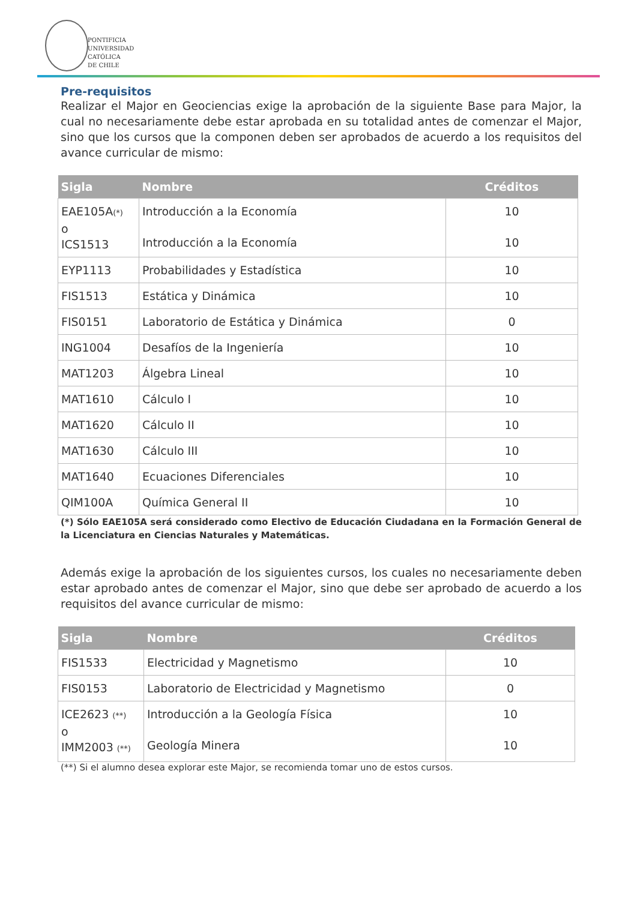PONTIFICIA
UNIVERSIDAD
CATÓLICA
DE CHILE
Pre-requisitos
Realizar el Major en Geociencias exige la aprobación de la siguiente Base para Major, la cual no necesariamente debe estar aprobada en su totalidad antes de comenzar el Major, sino que los cursos que la componen deben ser aprobados de acuerdo a los requisitos del avance curricular de mismo:
| Sigla | Nombre | Créditos |
| --- | --- | --- |
| EAE105A (*) o ICS1513 | Introducción a la Economía Introducción a la Economía | 10 10 |
| EYP1113 | Probabilidades y Estadística | 10 |
| FIS1513 | Estática y Dinámica | 10 |
| FIS0151 | Laboratorio de Estática y Dinámica | 0 |
| ING1004 | Desafíos de la Ingeniería | 10 |
| MAT1203 | Álgebra Lineal | 10 |
| MAT1610 | Cálculo I | 10 |
| MAT1620 | Cálculo II | 10 |
| MAT1630 | Cálculo III | 10 |
| MAT1640 | Ecuaciones Diferenciales | 10 |
| QIM100A | Química General II | 10 |
(*) Sólo EAE105A será considerado como Electivo de Educación Ciudadana en la Formación General de la Licenciatura en Ciencias Naturales y Matemáticas.
Además exige la aprobación de los siguientes cursos, los cuales no necesariamente deben estar aprobado antes de comenzar el Major, sino que debe ser aprobado de acuerdo a los requisitos del avance curricular de mismo:
| Sigla | Nombre | Créditos |
| --- | --- | --- |
| FIS1533 | Electricidad y Magnetismo | 10 |
| FIS0153 | Laboratorio de Electricidad y Magnetismo | 0 |
| ICE2623 (**) o IMM2003 (**) | Introducción a la Geología Física Geología Minera | 10 10 |
(**) Si el alumno desea explorar este Major, se recomienda tomar uno de estos cursos.